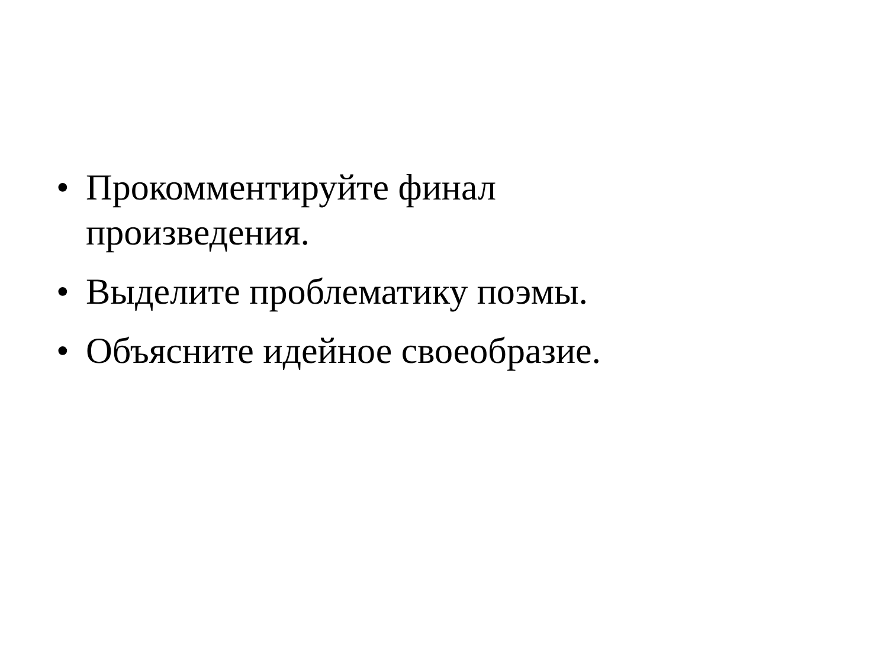• Прокомментируйте финал
произведения.
• Выделите проблематику поэмы.
• Объясните идейное своеобразие.